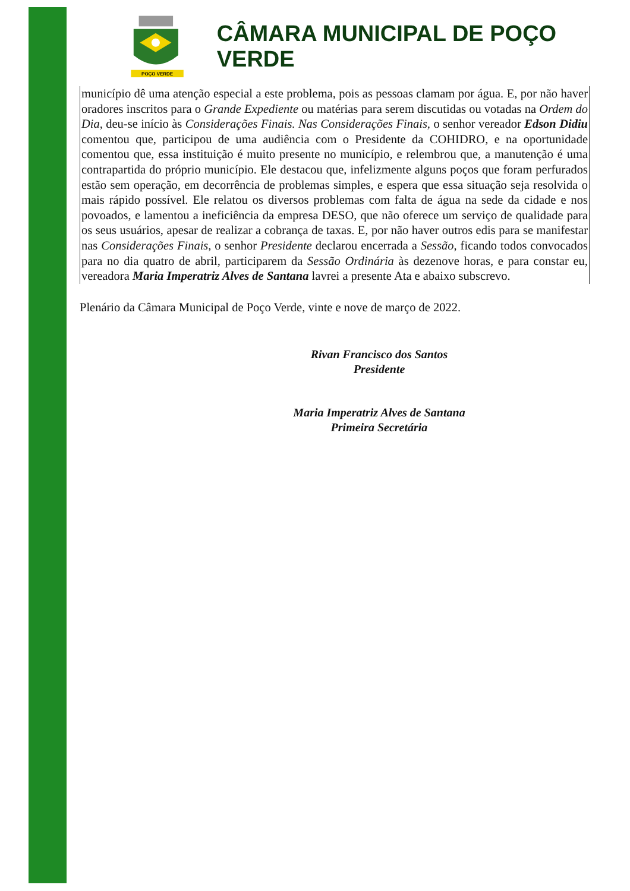POÇO VERDE
CÂMARA MUNICIPAL DE POÇO VERDE
município dê uma atenção especial a este problema, pois as pessoas clamam por água. E, por não haver oradores inscritos para o Grande Expediente ou matérias para serem discutidas ou votadas na Ordem do Dia, deu-se início às Considerações Finais. Nas Considerações Finais, o senhor vereador Edson Didiu comentou que, participou de uma audiência com o Presidente da COHIDRO, e na oportunidade comentou que, essa instituição é muito presente no município, e relembrou que, a manutenção é uma contrapartida do próprio município. Ele destacou que, infelizmente alguns poços que foram perfurados estão sem operação, em decorrência de problemas simples, e espera que essa situação seja resolvida o mais rápido possível. Ele relatou os diversos problemas com falta de água na sede da cidade e nos povoados, e lamentou a ineficiência da empresa DESO, que não oferece um serviço de qualidade para os seus usuários, apesar de realizar a cobrança de taxas. E, por não haver outros edis para se manifestar nas Considerações Finais, o senhor Presidente declarou encerrada a Sessão, ficando todos convocados para no dia quatro de abril, participarem da Sessão Ordinária às dezenove horas, e para constar eu, vereadora Maria Imperatriz Alves de Santana lavrei a presente Ata e abaixo subscrevo.
Plenário da Câmara Municipal de Poço Verde, vinte e nove de março de 2022.
Rivan Francisco dos Santos
Presidente
Maria Imperatriz Alves de Santana
Primeira Secretária